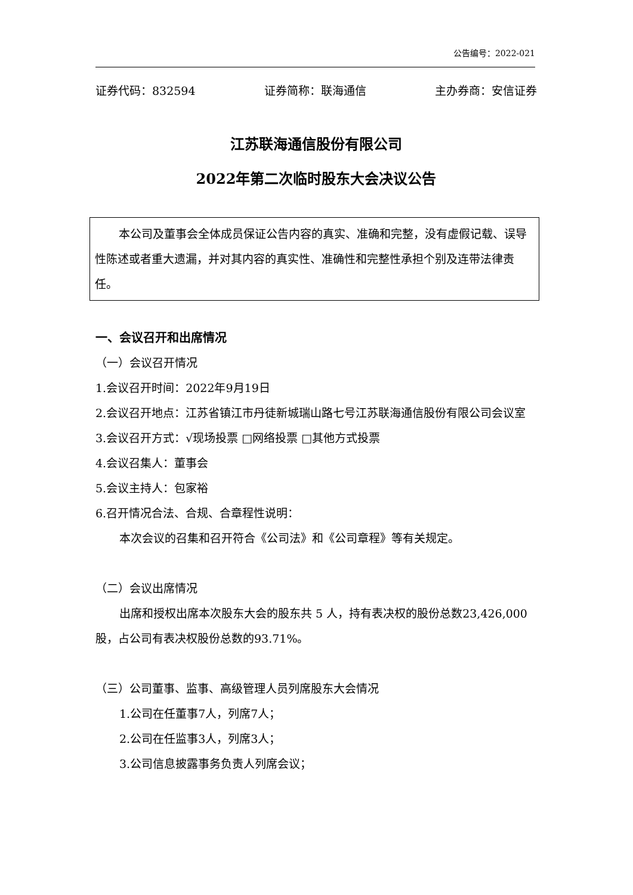公告编号：2022-021
证券代码：832594 证券简称：联海通信 主办券商：安信证券
江苏联海通信股份有限公司
2022年第二次临时股东大会决议公告
本公司及董事会全体成员保证公告内容的真实、准确和完整，没有虚假记载、误导性陈述或者重大遗漏，并对其内容的真实性、准确性和完整性承担个别及连带法律责任。
一、会议召开和出席情况
（一）会议召开情况
1.会议召开时间：2022年9月19日
2.会议召开地点：江苏省镇江市丹徒新城瑞山路七号江苏联海通信股份有限公司会议室
3.会议召开方式：√现场投票 □网络投票 □其他方式投票
4.会议召集人：董事会
5.会议主持人：包家裕
6.召开情况合法、合规、合章程性说明：
本次会议的召集和召开符合《公司法》和《公司章程》等有关规定。
（二）会议出席情况
出席和授权出席本次股东大会的股东共 5 人，持有表决权的股份总数23,426,000股，占公司有表决权股份总数的93.71%。
（三）公司董事、监事、高级管理人员列席股东大会情况
1.公司在任董事7人，列席7人；
2.公司在任监事3人，列席3人；
3.公司信息披露事务负责人列席会议；